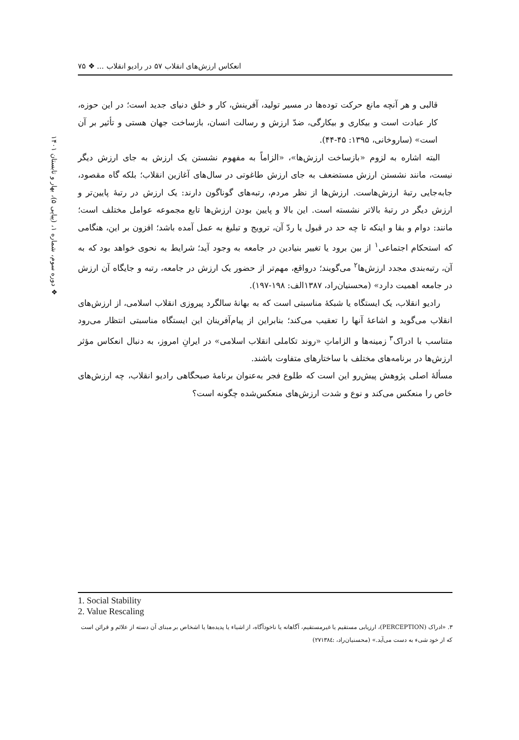انعکاس ارزش‌های انقلاب ۵۷ در رادیو انقلاب ... ❖ ۷۵
❖ دوره سوم، شماره ۱، (پیاپی ۵)، بهار و تابستان ۱۴۰۱
قالبی و هر آنچه مانع حرکت توده‌ها در مسیر تولید، آفرینش، کار و خلق دنیای جدید است؛ در این حوزه، کار عبادت است و بیکاری و بیکارگی، ضدّ ارزش و رسالت انسان، بازساخت جهان هستی و تأثیر بر آن است» (ساروخانی، ۱۳۹۵: ۴۵-۴۴).
البته اشاره به لزوم «بازساخت ارزش‌ها»، «الزاماً به مفهوم نشستن یک ارزش به جای ارزش دیگر نیست، مانند نشستن ارزش مستضعف به جای ارزش طاغوتی در سال‌های آغازین انقلاب؛ بلکه گاه مقصود، جابه‌جایی رتبهٔ ارزش‌هاست. ارزش‌ها از نظر مردم، رتبه‌های گوناگون دارند: یک ارزش در رتبهٔ پایین‌تر و ارزش دیگر در رتبهٔ بالاتر نشسته است. این بالا و پایین بودن ارزش‌ها تابع مجموعه عوامل مختلف است؛ مانند: دوام و بقا و اینکه تا چه حد در قبول یا ردّ آن، ترویج و تبلیغ به عمل آمده باشد؛ افزون بر این، هنگامی که استحکام اجتماعی<sup>۱</sup> از بین برود یا تغییر بنیادین در جامعه به وجود آید؛ شرایط به نحوی خواهد بود که به آن، رتبه‌بندی مجدد ارزش‌ها<sup>۲</sup> می‌گویند؛ درواقع، مهم‌تر از حضور یک ارزش در جامعه، رتبه و جایگاه آن ارزش در جامعه اهمیت دارد» (محسنیان‌راد، ۱۳۸۷الف: ۱۹۸-۱۹۷).
رادیو انقلاب، یک ایستگاه یا شبکهٔ مناسبتی است که به بهانهٔ سالگرد پیروزی انقلاب اسلامی، از ارزش‌های انقلاب می‌گوید و اشاعهٔ آنها را تعقیب می‌کند؛ بنابراین از پیام‌آفرینان این ایستگاه مناسبتی انتظار می‌رود متناسب با ادراک<sup>۳</sup> زمینه‌ها و الزاماتِ «روند تکاملی انقلاب اسلامی» در ایرانِ امروز، به دنبال انعکاس مؤثر ارزش‌ها در برنامه‌های مختلف با ساختارهای متفاوت باشند.
مسألهٔ اصلی پژوهش پیش‌رو این است که طلوع فجر به‌عنوان برنامهٔ صبحگاهی رادیو انقلاب، چه ارزش‌های خاص را منعکس می‌کند و نوع و شدت ارزش‌های منعکس‌شده چگونه است؟
1. Social Stability
2. Value Rescaling
۳. «ادراک (PERCEPTION)، ارزیابی مستقیم یا غیرمستقیم، آگاهانه یا ناخودآگاه، از اشیاء یا پدیده‌ها یا اشخاص بر مبنای آن دسته از علائم و قرائن است که از خود شیء به دست می‌آید.» (محسنیان‌راد، :۲۷۱۳۸٤)